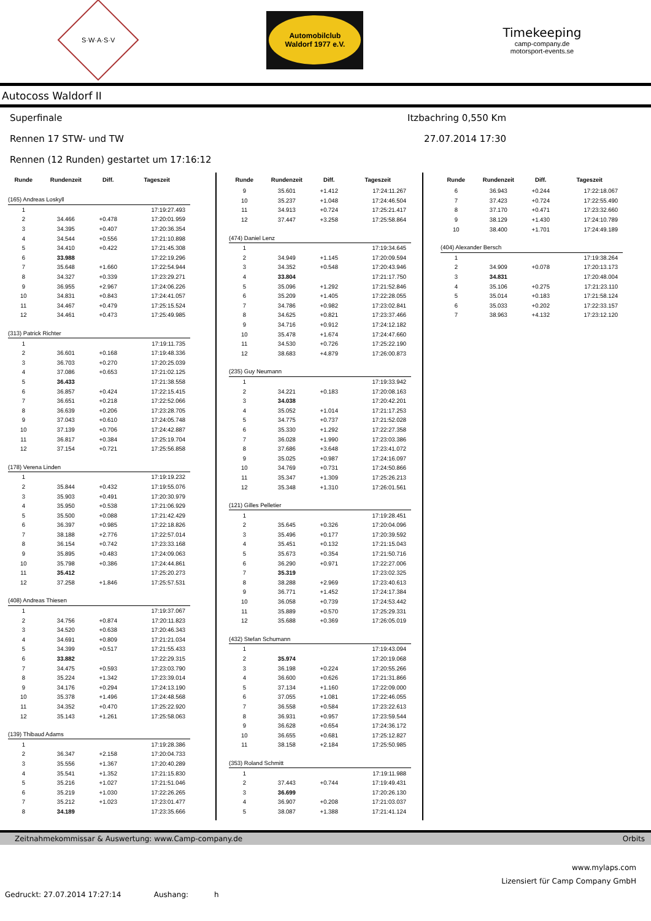S·W·A·S·V
Automobilclub
Waldorf 1977 e.V.
Timekeeping
camp-company.de
motorsport-events.se
Autocoss Waldorf II
Superfinale Itzbachring 0,550 Km
Rennen 17 STW- und TW 27.07.2014 17:30
Rennen (12 Runden) gestartet um 17:16:12
| Runde | Rundenzeit | Diff. | Tageszeit |
| --- | --- | --- | --- |
| (165) Andreas Loskyll | | | |
| 1 | | | 17:19:27.493 |
| 2 | 34.466 | +0.478 | 17:20:01.959 |
| 3 | 34.395 | +0.407 | 17:20:36.354 |
| 4 | 34.544 | +0.556 | 17:21:10.898 |
| 5 | 34.410 | +0.422 | 17:21:45.308 |
| 6 | 33.988 | | 17:22:19.296 |
| 7 | 35.648 | +1.660 | 17:22:54.944 |
| 8 | 34.327 | +0.339 | 17:23:29.271 |
| 9 | 36.955 | +2.967 | 17:24:06.226 |
| 10 | 34.831 | +0.843 | 17:24:41.057 |
| 11 | 34.467 | +0.479 | 17:25:15.524 |
| 12 | 34.461 | +0.473 | 17:25:49.985 |
| (313) Patrick Richter | | | |
| 1 | | | 17:19:11.735 |
| 2 | 36.601 | +0.168 | 17:19:48.336 |
| 3 | 36.703 | +0.270 | 17:20:25.039 |
| 4 | 37.086 | +0.653 | 17:21:02.125 |
| 5 | 36.433 | | 17:21:38.558 |
| 6 | 36.857 | +0.424 | 17:22:15.415 |
| 7 | 36.651 | +0.218 | 17:22:52.066 |
| 8 | 36.639 | +0.206 | 17:23:28.705 |
| 9 | 37.043 | +0.610 | 17:24:05.748 |
| 10 | 37.139 | +0.706 | 17:24:42.887 |
| 11 | 36.817 | +0.384 | 17:25:19.704 |
| 12 | 37.154 | +0.721 | 17:25:56.858 |
| (178) Verena Linden | | | |
| 1 | | | 17:19:19.232 |
| 2 | 35.844 | +0.432 | 17:19:55.076 |
| 3 | 35.903 | +0.491 | 17:20:30.979 |
| 4 | 35.950 | +0.538 | 17:21:06.929 |
| 5 | 35.500 | +0.088 | 17:21:42.429 |
| 6 | 36.397 | +0.985 | 17:22:18.826 |
| 7 | 38.188 | +2.776 | 17:22:57.014 |
| 8 | 36.154 | +0.742 | 17:23:33.168 |
| 9 | 35.895 | +0.483 | 17:24:09.063 |
| 10 | 35.798 | +0.386 | 17:24:44.861 |
| 11 | 35.412 | | 17:25:20.273 |
| 12 | 37.258 | +1.846 | 17:25:57.531 |
| (408) Andreas Thiesen | | | |
| 1 | | | 17:19:37.067 |
| 2 | 34.756 | +0.874 | 17:20:11.823 |
| 3 | 34.520 | +0.638 | 17:20:46.343 |
| 4 | 34.691 | +0.809 | 17:21:21.034 |
| 5 | 34.399 | +0.517 | 17:21:55.433 |
| 6 | 33.882 | | 17:22:29.315 |
| 7 | 34.475 | +0.593 | 17:23:03.790 |
| 8 | 35.224 | +1.342 | 17:23:39.014 |
| 9 | 34.176 | +0.294 | 17:24:13.190 |
| 10 | 35.378 | +1.496 | 17:24:48.568 |
| 11 | 34.352 | +0.470 | 17:25:22.920 |
| 12 | 35.143 | +1.261 | 17:25:58.063 |
| (139) Thibaud Adams | | | |
| 1 | | | 17:19:28.386 |
| 2 | 36.347 | +2.158 | 17:20:04.733 |
| 3 | 35.556 | +1.367 | 17:20:40.289 |
| 4 | 35.541 | +1.352 | 17:21:15.830 |
| 5 | 35.216 | +1.027 | 17:21:51.046 |
| 6 | 35.219 | +1.030 | 17:22:26.265 |
| 7 | 35.212 | +1.023 | 17:23:01.477 |
| 8 | 34.189 | | 17:23:35.666 |
| Runde | Rundenzeit | Diff. | Tageszeit |
| --- | --- | --- | --- |
| 9 | 35.601 | +1.412 | 17:24:11.267 |
| 10 | 35.237 | +1.048 | 17:24:46.504 |
| 11 | 34.913 | +0.724 | 17:25:21.417 |
| 12 | 37.447 | +3.258 | 17:25:58.864 |
| (474) Daniel Lenz | | | |
| 1 | | | 17:19:34.645 |
| 2 | 34.949 | +1.145 | 17:20:09.594 |
| 3 | 34.352 | +0.548 | 17:20:43.946 |
| 4 | 33.804 | | 17:21:17.750 |
| 5 | 35.096 | +1.292 | 17:21:52.846 |
| 6 | 35.209 | +1.405 | 17:22:28.055 |
| 7 | 34.786 | +0.982 | 17:23:02.841 |
| 8 | 34.625 | +0.821 | 17:23:37.466 |
| 9 | 34.716 | +0.912 | 17:24:12.182 |
| 10 | 35.478 | +1.674 | 17:24:47.660 |
| 11 | 34.530 | +0.726 | 17:25:22.190 |
| 12 | 38.683 | +4.879 | 17:26:00.873 |
| (235) Guy Neumann | | | |
| 1 | | | 17:19:33.942 |
| 2 | 34.221 | +0.183 | 17:20:08.163 |
| 3 | 34.038 | | 17:20:42.201 |
| 4 | 35.052 | +1.014 | 17:21:17.253 |
| 5 | 34.775 | +0.737 | 17:21:52.028 |
| 6 | 35.330 | +1.292 | 17:22:27.358 |
| 7 | 36.028 | +1.990 | 17:23:03.386 |
| 8 | 37.686 | +3.648 | 17:23:41.072 |
| 9 | 35.025 | +0.987 | 17:24:16.097 |
| 10 | 34.769 | +0.731 | 17:24:50.866 |
| 11 | 35.347 | +1.309 | 17:25:26.213 |
| 12 | 35.348 | +1.310 | 17:26:01.561 |
| (121) Gilles Pelletier | | | |
| 1 | | | 17:19:28.451 |
| 2 | 35.645 | +0.326 | 17:20:04.096 |
| 3 | 35.496 | +0.177 | 17:20:39.592 |
| 4 | 35.451 | +0.132 | 17:21:15.043 |
| 5 | 35.673 | +0.354 | 17:21:50.716 |
| 6 | 36.290 | +0.971 | 17:22:27.006 |
| 7 | 35.319 | | 17:23:02.325 |
| 8 | 38.288 | +2.969 | 17:23:40.613 |
| 9 | 36.771 | +1.452 | 17:24:17.384 |
| 10 | 36.058 | +0.739 | 17:24:53.442 |
| 11 | 35.889 | +0.570 | 17:25:29.331 |
| 12 | 35.688 | +0.369 | 17:26:05.019 |
| (432) Stefan Schumann | | | |
| 1 | | | 17:19:43.094 |
| 2 | 35.974 | | 17:20:19.068 |
| 3 | 36.198 | +0.224 | 17:20:55.266 |
| 4 | 36.600 | +0.626 | 17:21:31.866 |
| 5 | 37.134 | +1.160 | 17:22:09.000 |
| 6 | 37.055 | +1.081 | 17:22:46.055 |
| 7 | 36.558 | +0.584 | 17:23:22.613 |
| 8 | 36.931 | +0.957 | 17:23:59.544 |
| 9 | 36.628 | +0.654 | 17:24:36.172 |
| 10 | 36.655 | +0.681 | 17:25:12.827 |
| 11 | 38.158 | +2.184 | 17:25:50.985 |
| (353) Roland Schmitt | | | |
| 1 | | | 17:19:11.988 |
| 2 | 37.443 | +0.744 | 17:19:49.431 |
| 3 | 36.699 | | 17:20:26.130 |
| 4 | 36.907 | +0.208 | 17:21:03.037 |
| 5 | 38.087 | +1.388 | 17:21:41.124 |
| Runde | Rundenzeit | Diff. | Tageszeit |
| --- | --- | --- | --- |
| 6 | 36.943 | +0.244 | 17:22:18.067 |
| 7 | 37.423 | +0.724 | 17:22:55.490 |
| 8 | 37.170 | +0.471 | 17:23:32.660 |
| 9 | 38.129 | +1.430 | 17:24:10.789 |
| 10 | 38.400 | +1.701 | 17:24:49.189 |
| (404) Alexander Bersch | | | |
| 1 | | | 17:19:38.264 |
| 2 | 34.909 | +0.078 | 17:20:13.173 |
| 3 | 34.831 | | 17:20:48.004 |
| 4 | 35.106 | +0.275 | 17:21:23.110 |
| 5 | 35.014 | +0.183 | 17:21:58.124 |
| 6 | 35.033 | +0.202 | 17:22:33.157 |
| 7 | 38.963 | +4.132 | 17:23:12.120 |
Zeitnahmekommissar & Auswertung: www.Camp-company.de Orbits
www.mylaps.com
Lizensiert für Camp Company GmbH
Gedruckt: 27.07.2014 17:27:14 Aushang: h